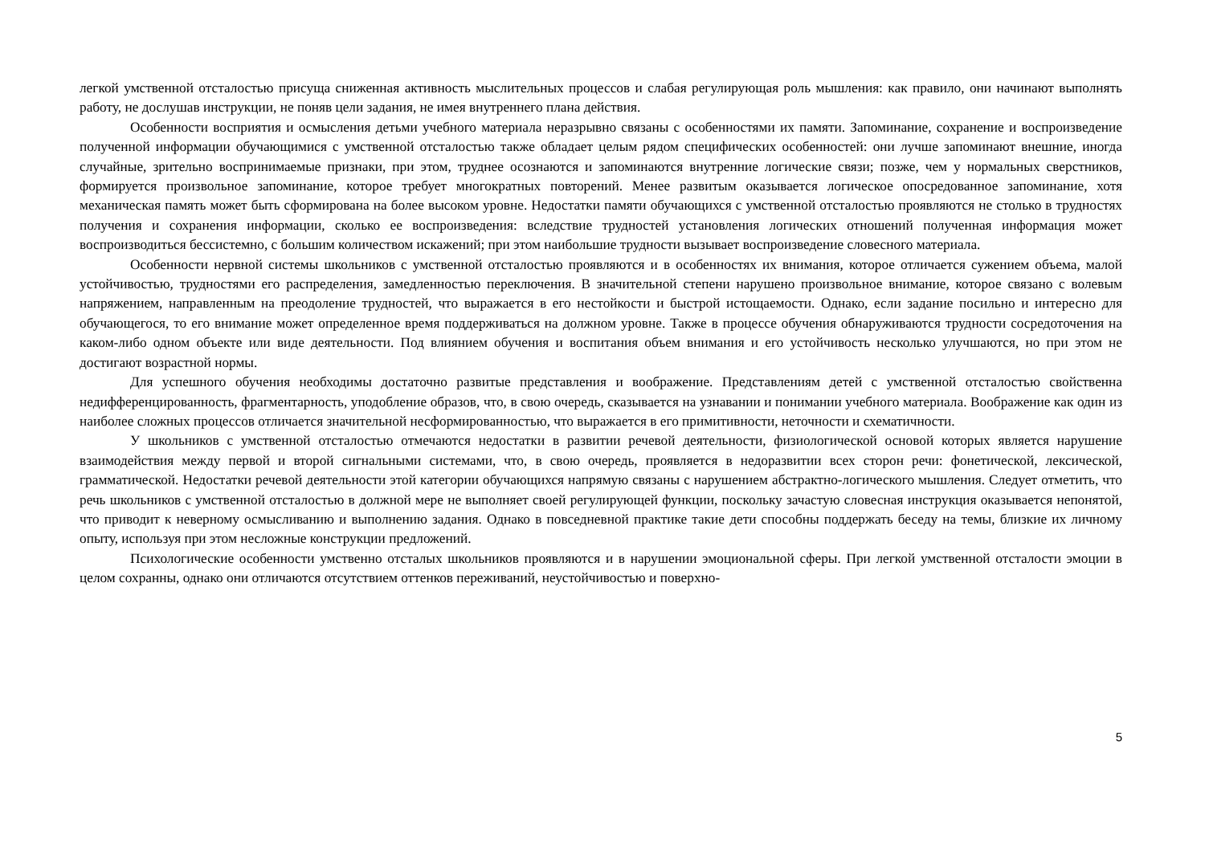легкой умственной отсталостью присуща сниженная активность мыслительных процессов и слабая регулирующая роль мышления: как правило, они начинают выполнять работу, не дослушав инструкции, не поняв цели задания, не имея внутреннего плана действия.
Особенности восприятия и осмысления детьми учебного материала неразрывно связаны с особенностями их памяти. Запоминание, сохранение и воспроизведение полученной информации обучающимися с умственной отсталостью также обладает целым рядом специфических особенностей: они лучше запоминают внешние, иногда случайные, зрительно воспринимаемые признаки, при этом, труднее осознаются и запоминаются внутренние логические связи; позже, чем у нормальных сверстников, формируется произвольное запоминание, которое требует многократных повторений. Менее развитым оказывается логическое опосредованное запоминание, хотя механическая память может быть сформирована на более высоком уровне. Недостатки памяти обучающихся с умственной отсталостью проявляются не столько в трудностях получения и сохранения информации, сколько ее воспроизведения: вследствие трудностей установления логических отношений полученная информация может воспроизводиться бессистемно, с большим количеством искажений; при этом наибольшие трудности вызывает воспроизведение словесного материала.
Особенности нервной системы школьников с умственной отсталостью проявляются и в особенностях их внимания, которое отличается сужением объема, малой устойчивостью, трудностями его распределения, замедленностью переключения. В значительной степени нарушено произвольное внимание, которое связано с волевым напряжением, направленным на преодоление трудностей, что выражается в его нестойкости и быстрой истощаемости. Однако, если задание посильно и интересно для обучающегося, то его внимание может определенное время поддерживаться на должном уровне. Также в процессе обучения обнаруживаются трудности сосредоточения на каком-либо одном объекте или виде деятельности. Под влиянием обучения и воспитания объем внимания и его устойчивость несколько улучшаются, но при этом не достигают возрастной нормы.
Для успешного обучения необходимы достаточно развитые представления и воображение. Представлениям детей с умственной отсталостью свойственна недифференцированность, фрагментарность, уподобление образов, что, в свою очередь, сказывается на узнавании и понимании учебного материала. Воображение как один из наиболее сложных процессов отличается значительной несформированностью, что выражается в его примитивности, неточности и схематичности.
У школьников с умственной отсталостью отмечаются недостатки в развитии речевой деятельности, физиологической основой которых является нарушение взаимодействия между первой и второй сигнальными системами, что, в свою очередь, проявляется в недоразвитии всех сторон речи: фонетической, лексической, грамматической. Недостатки речевой деятельности этой категории обучающихся напрямую связаны с нарушением абстрактно-логического мышления. Следует отметить, что речь школьников с умственной отсталостью в должной мере не выполняет своей регулирующей функции, поскольку зачастую словесная инструкция оказывается непонятой, что приводит к неверному осмысливанию и выполнению задания. Однако в повседневной практике такие дети способны поддержать беседу на темы, близкие их личному опыту, используя при этом несложные конструкции предложений.
Психологические особенности умственно отсталых школьников проявляются и в нарушении эмоциональной сферы. При легкой умственной отсталости эмоции в целом сохранны, однако они отличаются отсутствием оттенков переживаний, неустойчивостью и поверхно-
5